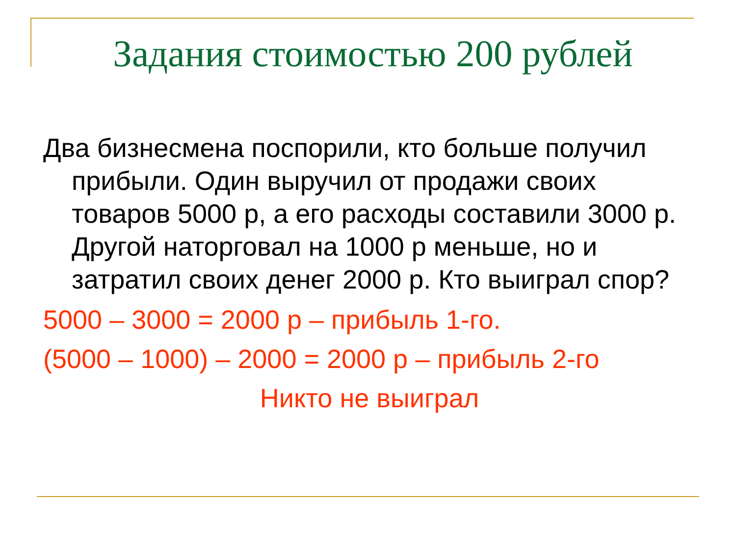Задания стоимостью 200 рублей
Два бизнесмена поспорили, кто больше получил прибыли. Один выручил от продажи своих товаров 5000 р, а его расходы составили 3000 р. Другой наторговал на 1000 р меньше, но и затратил своих денег 2000 р. Кто выиграл спор?
5000 – 3000 = 2000 р – прибыль 1-го.
(5000 – 1000) – 2000 = 2000 р – прибыль 2-го
Никто не выиграл